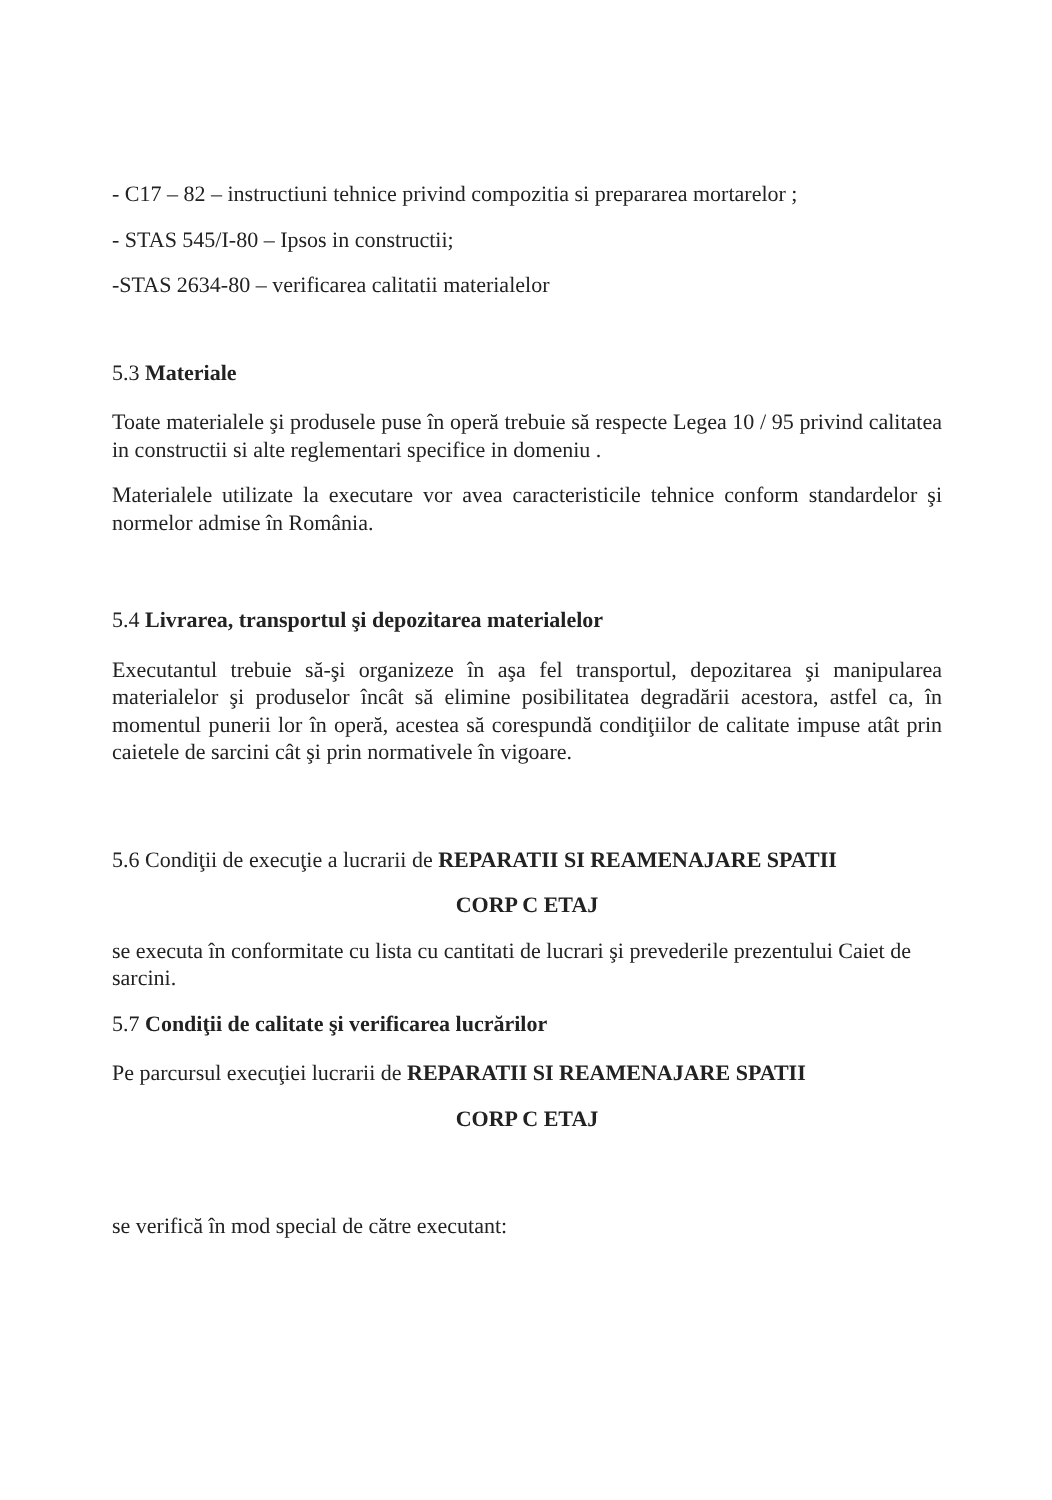- C17 – 82 – instructiuni tehnice privind compozitia si prepararea mortarelor ;
- STAS 545/I-80 – Ipsos in constructii;
-STAS 2634-80 – verificarea calitatii materialelor
5.3 Materiale
Toate materialele şi produsele puse în operă trebuie să respecte Legea 10 / 95 privind calitatea in constructii si alte reglementari specifice in domeniu .
Materialele utilizate la executare vor avea caracteristicile tehnice conform standardelor şi normelor admise în România.
5.4 Livrarea, transportul şi depozitarea materialelor
Executantul trebuie să-şi organizeze în aşa fel transportul, depozitarea şi manipularea materialelor şi produselor încât să elimine posibilitatea degradării acestora, astfel ca, în momentul punerii lor în operă, acestea să corespundă condiţiilor de calitate impuse atât prin caietele de sarcini cât şi prin normativele în vigoare.
5.6 Condiţii de execuţie a lucrarii de REPARATII SI REAMENAJARE SPATII
CORP C ETAJ
se executa în conformitate cu lista cu cantitati de lucrari şi prevederile prezentului Caiet de sarcini.
5.7 Condiţii de calitate şi verificarea lucrărilor
Pe parcursul execuţiei lucrarii de REPARATII SI REAMENAJARE SPATII
CORP C ETAJ
se verifică în mod special de către executant: